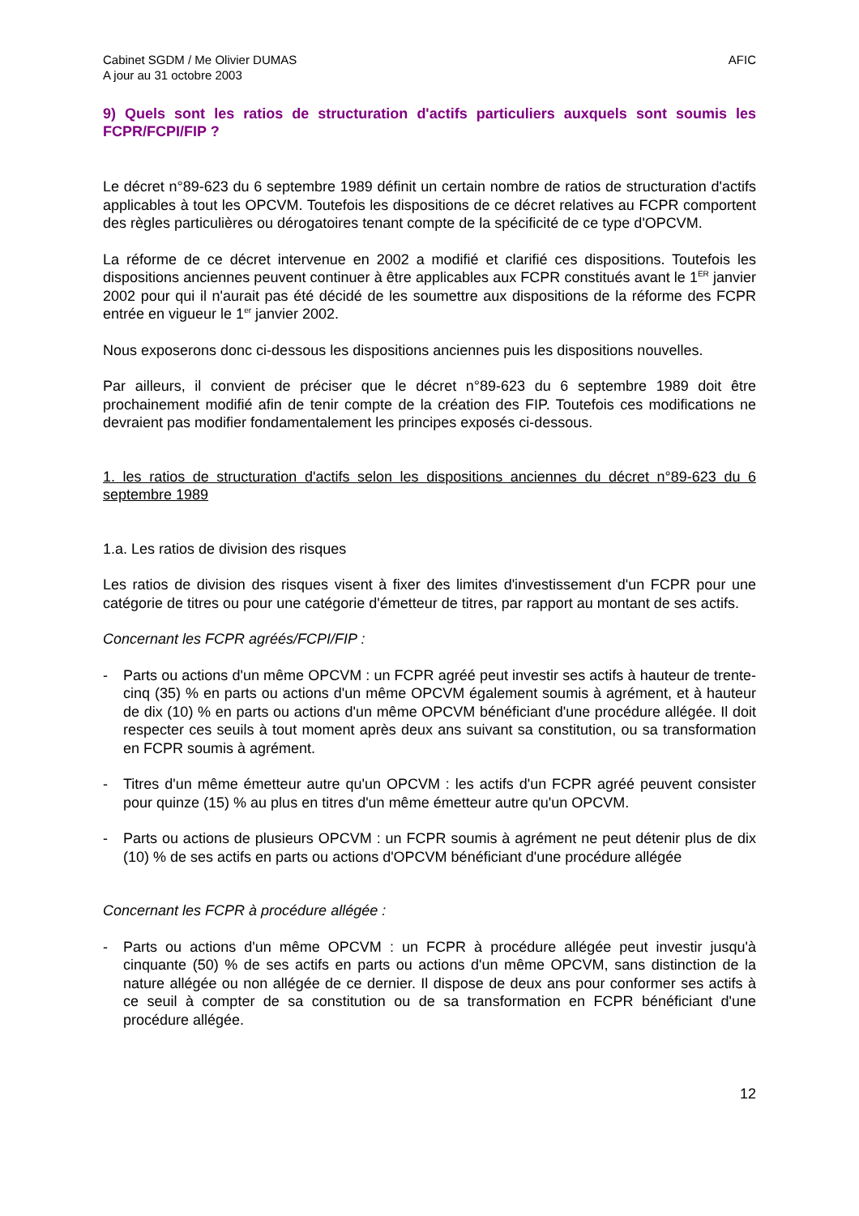Cabinet SGDM / Me Olivier DUMAS
A jour au 31 octobre 2003
AFIC
9) Quels sont les ratios de structuration d'actifs particuliers auxquels sont soumis les FCPR/FCPI/FIP ?
Le décret n°89-623 du 6 septembre 1989 définit un certain nombre de ratios de structuration d'actifs applicables à tout les OPCVM. Toutefois les dispositions de ce décret relatives au FCPR comportent des règles particulières ou dérogatoires tenant compte de la spécificité de ce type d'OPCVM.
La réforme de ce décret intervenue en 2002 a modifié et clarifié ces dispositions. Toutefois les dispositions anciennes peuvent continuer à être applicables aux FCPR constitués avant le 1<sup>ER</sup> janvier 2002 pour qui il n'aurait pas été décidé de les soumettre aux dispositions de la réforme des FCPR entrée en vigueur le 1<sup>er</sup> janvier 2002.
Nous exposerons donc ci-dessous les dispositions anciennes puis les dispositions nouvelles.
Par ailleurs, il convient de préciser que le décret n°89-623 du 6 septembre 1989 doit être prochainement modifié afin de tenir compte de la création des FIP. Toutefois ces modifications ne devraient pas modifier fondamentalement les principes exposés ci-dessous.
1. les ratios de structuration d'actifs selon les dispositions anciennes du décret n°89-623 du 6 septembre 1989
1.a. Les ratios de division des risques
Les ratios de division des risques visent à fixer des limites d'investissement d'un FCPR pour une catégorie de titres ou pour une catégorie d'émetteur de titres, par rapport au montant de ses actifs.
Concernant les FCPR agréés/FCPI/FIP :
- Parts ou actions d'un même OPCVM : un FCPR agréé peut investir ses actifs à hauteur de trente-cinq (35) % en parts ou actions d'un même OPCVM également soumis à agrément, et à hauteur de dix (10) % en parts ou actions d'un même OPCVM bénéficiant d'une procédure allégée. Il doit respecter ces seuils à tout moment après deux ans suivant sa constitution, ou sa transformation en FCPR soumis à agrément.
- Titres d'un même émetteur autre qu'un OPCVM : les actifs d'un FCPR agréé peuvent consister pour quinze (15) % au plus en titres d'un même émetteur autre qu'un OPCVM.
- Parts ou actions de plusieurs OPCVM : un FCPR soumis à agrément ne peut détenir plus de dix (10) % de ses actifs en parts ou actions d'OPCVM bénéficiant d'une procédure allégée
Concernant les FCPR à procédure allégée :
- Parts ou actions d'un même OPCVM : un FCPR à procédure allégée peut investir jusqu'à cinquante (50) % de ses actifs en parts ou actions d'un même OPCVM, sans distinction de la nature allégée ou non allégée de ce dernier. Il dispose de deux ans pour conformer ses actifs à ce seuil à compter de sa constitution ou de sa transformation en FCPR bénéficiant d'une procédure allégée.
12